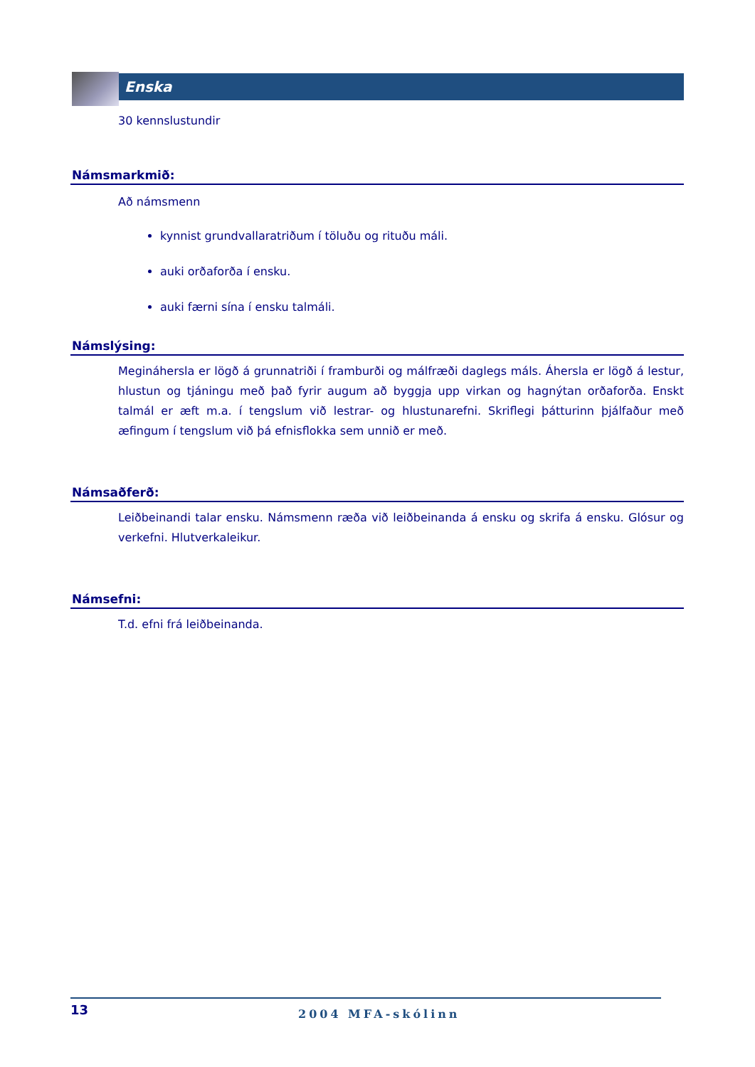Enska
30 kennslustundir
Námsmarkmið:
Að námsmenn
kynnist grundvallaratriðum í töluðu og rituðu máli.
auki orðaforða í ensku.
auki færni sína í ensku talmáli.
Námslýsing:
Megináhersla er lögð á grunnatriði í framburði og málfræði daglegs máls. Áhersla er lögð á lestur, hlustun og tjáningu með það fyrir augum að byggja upp virkan og hagnýtan orðaforða. Enskt talmál er æft m.a. í tengslum við lestrar- og hlustunarefni. Skriflegi þátturinn þjálfaður með æfingum í tengslum við þá efnisflokka sem unnið er með.
Námsaðferð:
Leiðbeinandi talar ensku. Námsmenn ræða við leiðbeinanda á ensku og skrifa á ensku. Glósur og verkefni. Hlutverkaleikur.
Námsefni:
T.d. efni frá leiðbeinanda.
13
2004 MFA-skólinn